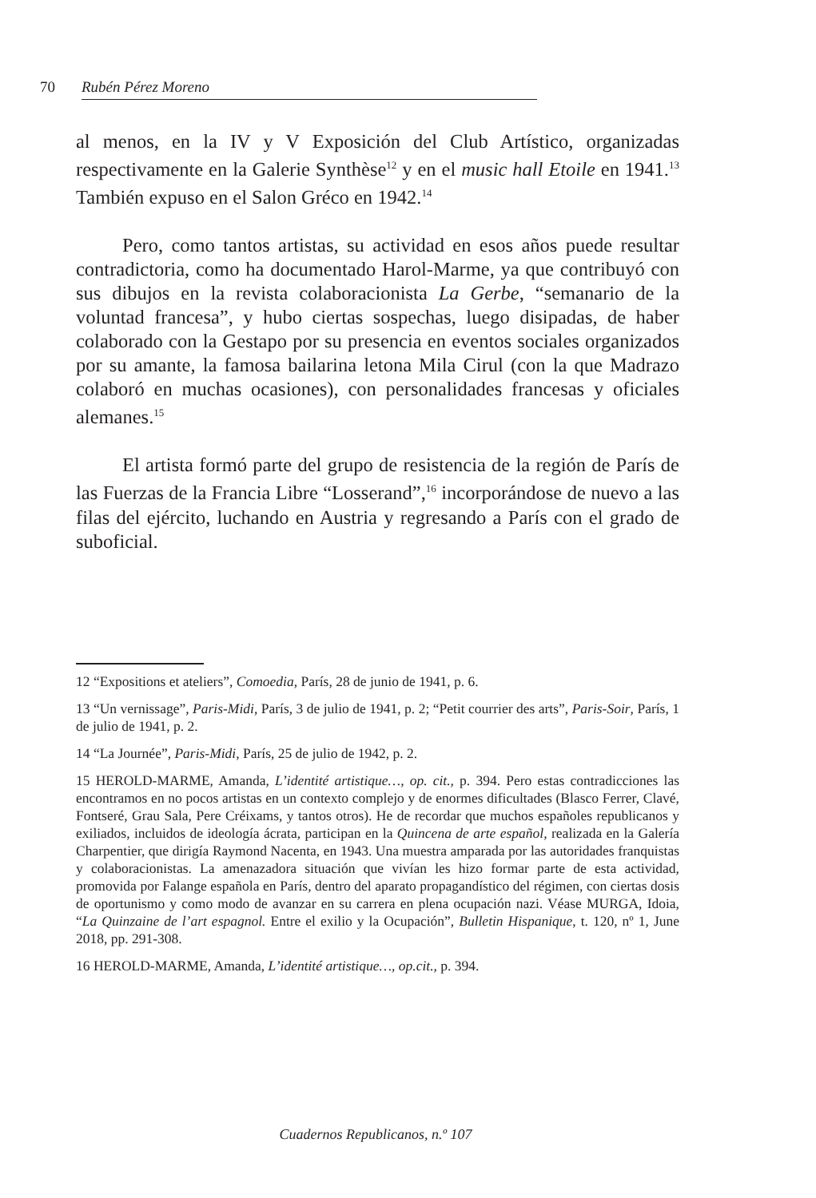70 Rubén Pérez Moreno
al menos, en la IV y V Exposición del Club Artístico, organizadas respectivamente en la Galerie Synthèse<sup>12</sup> y en el music hall Etoile en 1941.<sup>13</sup> También expuso en el Salon Gréco en 1942.<sup>14</sup>
Pero, como tantos artistas, su actividad en esos años puede resultar contradictoria, como ha documentado Harol-Marme, ya que contribuyó con sus dibujos en la revista colaboracionista La Gerbe, “semanario de la voluntad francesa”, y hubo ciertas sospechas, luego disipadas, de haber colaborado con la Gestapo por su presencia en eventos sociales organizados por su amante, la famosa bailarina letona Mila Cirul (con la que Madrazo colaboró en muchas ocasiones), con personalidades francesas y oficiales alemanes.<sup>15</sup>
El artista formó parte del grupo de resistencia de la región de París de las Fuerzas de la Francia Libre “Losserand”,<sup>16</sup> incorporándose de nuevo a las filas del ejército, luchando en Austria y regresando a París con el grado de suboficial.
12 “Expositions et ateliers”, Comoedia, París, 28 de junio de 1941, p. 6.
13 “Un vernissage”, Paris-Midi, París, 3 de julio de 1941, p. 2; “Petit courrier des arts”, Paris-Soir, París, 1 de julio de 1941, p. 2.
14 “La Journée”, Paris-Midi, París, 25 de julio de 1942, p. 2.
15 HEROLD-MARME, Amanda, L’identité artistique…, op. cit., p. 394. Pero estas contradicciones las encontramos en no pocos artistas en un contexto complejo y de enormes dificultades (Blasco Ferrer, Clavé, Fontseré, Grau Sala, Pere Créixams, y tantos otros). He de recordar que muchos españoles republicanos y exiliados, incluidos de ideología ácrata, participan en la Quincena de arte español, realizada en la Galería Charpentier, que dirigía Raymond Nacenta, en 1943. Una muestra amparada por las autoridades franquistas y colaboracionistas. La amenazadora situación que vivían les hizo formar parte de esta actividad, promovida por Falange española en París, dentro del aparato propagandístico del régimen, con ciertas dosis de oportunismo y como modo de avanzar en su carrera en plena ocupación nazi. Véase MURGA, Idoia, “La Quinzaine de l’art espagnol. Entre el exilio y la Ocupación”, Bulletin Hispanique, t. 120, nº 1, June 2018, pp. 291-308.
16 HEROLD-MARME, Amanda, L’identité artistique…, op.cit., p. 394.
Cuadernos Republicanos, n.º 107